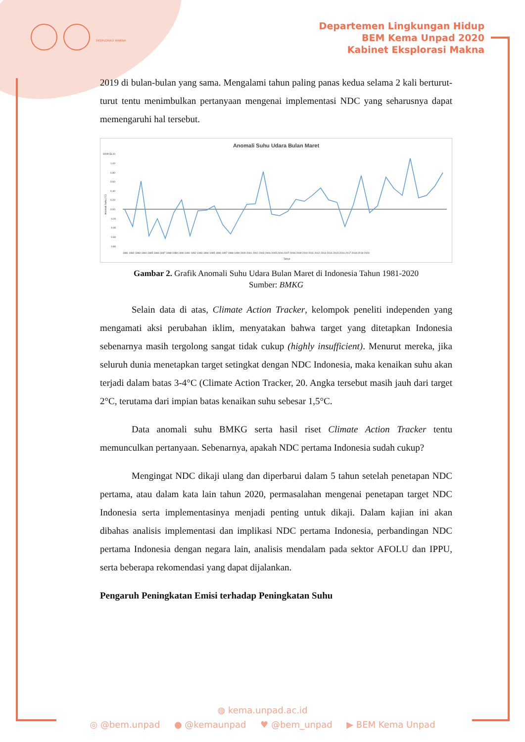EKSPLORASI MAKNA
Departemen Lingkungan Hidup
BEM Kema Unpad 2020
Kabinet Eksplorasi Makna
2019 di bulan-bulan yang sama. Mengalami tahun paling panas kedua selama 2 kali berturut-turut tentu menimbulkan pertanyaan mengenai implementasi NDC yang seharusnya dapat memengaruhi hal tersebut.
Anomali Suhu Udara Bulan Maret
BMKG
Anomali Suhu (°C)
1.20
1.00
0.80
0.60
0.40
0.20
0.00
-0.20
-0.40
-0.60
-0.80
Tahun
1981 1982 1983 1984 1985 1986 1987 1988 1989 1990 1991 1992 1993 1994 1995 1996 1997 1998 1999 2000 2001 2002 2003 2004 2005 2006 2007 2008 2009 2010 2011 2012 2013 2014 2015 2016 2017 2018 2019 2020
Gambar 2. Grafik Anomali Suhu Udara Bulan Maret di Indonesia Tahun 1981-2020
Sumber: BMKG
Selain data di atas, Climate Action Tracker, kelompok peneliti independen yang mengamati aksi perubahan iklim, menyatakan bahwa target yang ditetapkan Indonesia sebenarnya masih tergolong sangat tidak cukup (highly insufficient). Menurut mereka, jika seluruh dunia menetapkan target setingkat dengan NDC Indonesia, maka kenaikan suhu akan terjadi dalam batas 3-4°C (Climate Action Tracker, 20. Angka tersebut masih jauh dari target 2°C, terutama dari impian batas kenaikan suhu sebesar 1,5°C.
Data anomali suhu BMKG serta hasil riset Climate Action Tracker tentu memunculkan pertanyaan. Sebenarnya, apakah NDC pertama Indonesia sudah cukup?
Mengingat NDC dikaji ulang dan diperbarui dalam 5 tahun setelah penetapan NDC pertama, atau dalam kata lain tahun 2020, permasalahan mengenai penetapan target NDC Indonesia serta implementasinya menjadi penting untuk dikaji. Dalam kajian ini akan dibahas analisis implementasi dan implikasi NDC pertama Indonesia, perbandingan NDC pertama Indonesia dengan negara lain, analisis mendalam pada sektor AFOLU dan IPPU, serta beberapa rekomendasi yang dapat dijalankan.
Pengaruh Peningkatan Emisi terhadap Peningkatan Suhu
◍ kema.unpad.ac.id
◎ @bem.unpad ● @kemaunpad ♥ @bem_unpad ▶ BEM Kema Unpad